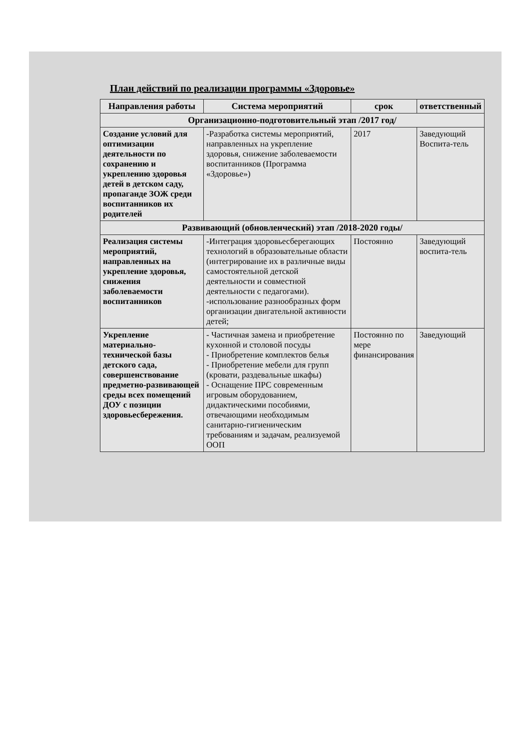План действий по реализации программы «Здоровье»
| Направления работы | Система мероприятий | срок | ответственный |
| --- | --- | --- | --- |
| Организационно-подготовительный этап /2017 год/ | | | |
| Создание условий для оптимизации деятельности по сохранению и укреплению здоровья детей в детском саду, пропаганде ЗОЖ среди воспитанников их родителей | -Разработка системы мероприятий, направленных на укрепление здоровья, снижение заболеваемости воспитанников (Программа «Здоровье») | 2017 | Заведующий Воспита-тель |
| Развивающий (обновленческий) этап /2018-2020 годы/ | | | |
| Реализация системы мероприятий, направленных на укрепление здоровья, снижения заболеваемости воспитанников | -Интеграция здоровьесберегающих технологий в образовательные области (интегрирование их в различные виды самостоятельной детской деятельности и совместной деятельности с педагогами). -использование разнообразных форм организации двигательной активности детей; | Постоянно | Заведующий воспита-тель |
| Укрепление материально-технической базы детского сада, совершенствование предметно-развивающей среды всех помещений ДОУ с позиции здоровьесбережения. | - Частичная замена и приобретение кухонной и столовой посуды - Приобретение комплектов белья - Приобретение мебели для групп (кровати, раздевальные шкафы) - Оснащение ПРС современным игровым оборудованием, дидактическими пособиями, отвечающими необходимым санитарно-гигиеническим требованиям и задачам, реализуемой ООП | Постоянно по мере финансирования | Заведующий |